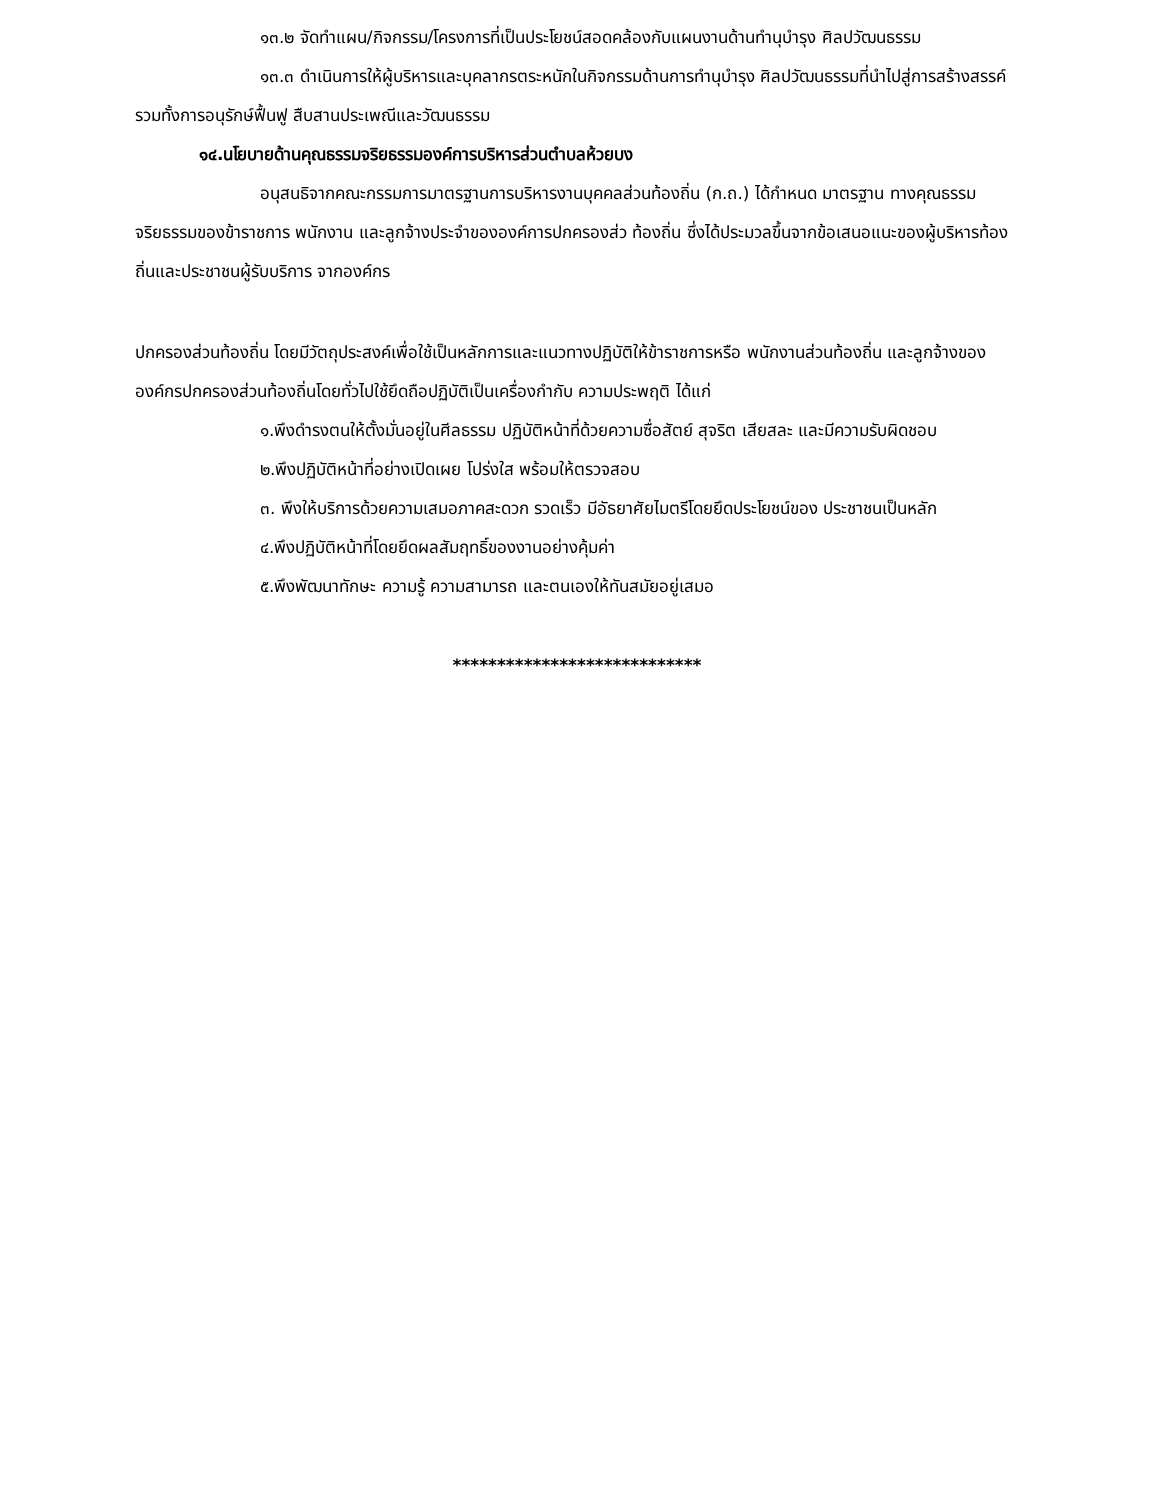๑๓.๒ จัดทำแผน/กิจกรรม/โครงการที่เป็นประโยชน์สอดคล้องกับแผนงานด้านทำนุบำรุง ศิลปวัฒนธรรม
๑๓.๓ ดำเนินการให้ผู้บริหารและบุคลากรตระหนักในกิจกรรมด้านการทำนุบำรุง ศิลปวัฒนธรรมที่นำไปสู่การสร้างสรรค์ รวมทั้งการอนุรักษ์ฟื้นฟู สืบสานประเพณีและวัฒนธรรม
๑๔.นโยบายด้านคุณธรรมจริยธรรมองค์การบริหารส่วนตำบลห้วยบง
อนุสนธิจากคณะกรรมการมาตรฐานการบริหารงานบุคคลส่วนท้องถิ่น (ก.ถ.) ได้กำหนด มาตรฐาน ทางคุณธรรมจริยธรรมของข้าราชการ พนักงาน และลูกจ้างประจำขององค์การปกครองส่ว ท้องถิ่น ซึ่งได้ประมวลขึ้นจากข้อเสนอแนะของผู้บริหารท้องถิ่นและประชาชนผู้รับบริการ จากองค์กร
ปกครองส่วนท้องถิ่น โดยมีวัตถุประสงค์เพื่อใช้เป็นหลักการและแนวทางปฏิบัติให้ข้าราชการหรือ พนักงานส่วนท้องถิ่น และลูกจ้างขององค์กรปกครองส่วนท้องถิ่นโดยทั่วไปใช้ยึดถือปฏิบัติเป็นเครื่องกำกับ ความประพฤติ ได้แก่
๑.พึงดำรงตนให้ตั้งมั่นอยู่ในศีลธรรม ปฏิบัติหน้าที่ด้วยความซื่อสัตย์ สุจริต เสียสละ และมีความรับผิดชอบ
๒.พึงปฏิบัติหน้าที่อย่างเปิดเผย โปร่งใส พร้อมให้ตรวจสอบ
๓. พึงให้บริการด้วยความเสมอภาคสะดวก รวดเร็ว มีอัธยาศัยไมตรีโดยยึดประโยชน์ของ ประชาชนเป็นหลัก
๔.พึงปฏิบัติหน้าที่โดยยึดผลสัมฤทธิ์ของงานอย่างคุ้มค่า
๕.พึงพัฒนาทักษะ ความรู้ ความสามารถ และตนเองให้ทันสมัยอยู่เสมอ
****************************